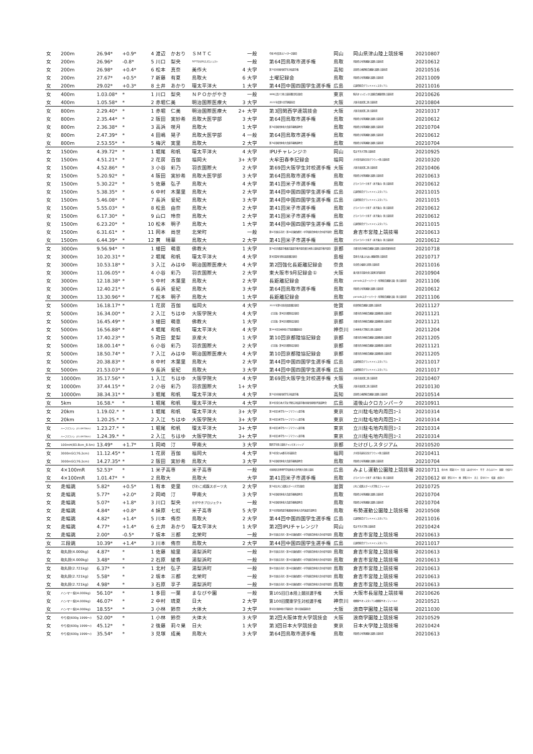| 女 | 200m | 26.94* | +0.9* | 4 | 渡辺 かおり | ＳＭＴＣ | | 一般 | 令和3年度津山ナイター記録会 | 岡山 | 岡山県津山陸上競技場 | 20210807 | |
| 女 | 200m | 26.96* | -0.8* | 5 | 川口 梨央 | ＮＰＯかがやきプロジェクト | | 一般 | 第64回鳥取市選手権 | 鳥取 | 鳥取県立布勢運動公園陸上競技場 | 20210612 | |
| 女 | 200m | 26.98* | +0.4* | 6 | 松本 真奈 | 美作大 | 4 | 大学 | 第75回中国四国学生対校選手権 | 高知 | 高知県立春野総合運動公園陸上競技場 | 20210516 | |
| 女 | 200m | 27.67* | +0.5* | 7 | 新藤 有夏 | 鳥取大 | 6 | 大学 | 土曜記録会 | 鳥取 | 鳥取県立布勢運動公園陸上競技場 | 20211009 | |
| 女 | 200m | 29.02* | +0.3* | 8 | 土井 あかり | 環太平洋大 | 1 | 大学 | 第44回中国四国学生選手権 | 広島 | 広島県総合グランドメインスタジアム | 20211016 | |
| 女 | 400m | 1.03.08* | * | 1 | 川口 梨央 | ＮＰＯかがやき | | 一般 | WPA公認パラ陸上競技種目別記録会 | 東京 | 駒沢オリンピック公園総合運動場陸上競技場 | 20210626 | |
| 女 | 400m | 1.05.58* | * | 2 | 赤堀仁美 | 明治国際医療大 | 3 | 大学 | 2021年度第1回学連競技会 | 大阪 | 大阪市長居第二陸上競技場 | 20210804 | |
| 女 | 800m | 2.29.40* | * | 1 | 赤堀 仁美 | 明治国際医療大 | 2+ | 大学 | 第3回関西学連競技会 | 大阪 | 大阪市長居第二陸上競技場 | 20210317 | |
| 女 | 800m | 2.35.44* | * | 2 | 阪田 実紗希 | 鳥取大医学部 | 3 | 大学 | 第64回鳥取市選手権 | 鳥取 | 鳥取県立布勢運動公園陸上競技場 | 20210612 | |
| 女 | 800m | 2.36.38* | * | 3 | 高浜 咲月 | 鳥取大 | 1 | 大学 | 第76回国民体育大会選手最終選考会 | 鳥取 | 鳥取県立布勢運動公園陸上競技場 | 20210704 | |
| 女 | 800m | 2.47.39* | * | 4 | 田嶋 晃子 | 鳥取大医学部 | 4 | 一般 | 第64回鳥取市選手権 | 鳥取 | 鳥取県立布勢運動公園陸上競技場 | 20210612 | |
| 女 | 800m | 2.53.55* | * | 5 | 梅沢 実里 | 鳥取大 | 2 | 大学 | 第76回国民体育大会選手最終選考会 | 鳥取 | 鳥取県立布勢運動公園陸上競技場 | 20210704 | |
| 女 | 1500m | 4.39.72* | * | 1 | 堀尾 和帆 | 環太平洋大 | 4 | 大学 | IPUチャレンジ⑦ | 岡山 | 環太平洋大学陸上競技場 | 20210925 | |
| 女 | 1500m | 4.51.21* | * | 2 | 花房 百伽 | 福岡大 | 3+ | 大学 | 大牟田春季記録会 | 福岡 | 大牟田市延命記念グラウンド陸上競技場 | 20210320 | |
| 女 | 1500m | 4.52.86* | * | 3 | 小谷 彩乃 | 羽衣国際大 | 2 | 大学 | 第69回大阪学生対校選手権 | 大阪 | 大阪市長居第二陸上競技場 | 20210406 | |
| 女 | 1500m | 5.20.92* | * | 4 | 阪田 実紗希 | 鳥取大医学部 | 3 | 大学 | 第64回鳥取市選手権 | 鳥取 | 鳥取県立布勢運動公園陸上競技場 | 20210613 | |
| 女 | 1500m | 5.30.22* | * | 5 | 佐藤 弘子 | 鳥取大 | 4 | 大学 | 第41回米子市選手権 | 鳥取 | どらドラパーク米子（米子東山）陸上競技場 | 20210612 | |
| 女 | 1500m | 5.38.35* | * | 6 | 中村 木葉里 | 鳥取大 | 2 | 大学 | 第44回中国四国学生選手権 | 広島 | 広島県総合グランドメインスタジアム | 20211015 | |
| 女 | 1500m | 5.46.08* | * | 7 | 長浜 妥紀 | 鳥取大 | 3 | 大学 | 第44回中国四国学生選手権 | 広島 | 広島県総合グランドメインスタジアム | 20211015 | |
| 女 | 1500m | 5.55.03* | * | 8 | 松島 由奈 | 鳥取大 | 2 | 大学 | 第41回米子市選手権 | 鳥取 | どらドラパーク米子（米子東山）陸上競技場 | 20210612 | |
| 女 | 1500m | 6.17.30* | * | 9 | 山口 玲奈 | 鳥取大 | 2 | 大学 | 第41回米子市選手権 | 鳥取 | どらドラパーク米子（米子東山）陸上競技場 | 20210612 | |
| 女 | 1500m | 6.23.20* | * | 10 | 松本 明子 | 鳥取大 | 1 | 大学 | 第44回中国四国学生選手権 | 広島 | 広島県総合グランドメインスタジアム | 20211015 | |
| 女 | 1500m | 6.31.61* | * | 11 | 岡本 尚世 | 北栄町 | | 一般 | 第67回倉吉市民・第26回東伯郡民・中学校総合体育大会中部予選会 | 鳥取 | 倉吉市営陸上競技場 | 20210613 | |
| 女 | 1500m | 6.44.39* | * | 12 | 黄 晴華 | 鳥取大 | 2 | 大学 | 第41回米子市選手権 | 鳥取 | どらドラパーク米子（米子東山）陸上競技場 | 20210612 | |
| 女 | 3000m | 9.56.94* | * | 1 | 植田 萌恵 | 佛教大 | 1 | 大学 | 第76回京都選手権兼近畿選手権予選会兼日本陸上競技選手権予選会 | 京都 | 京都市西京極総合運動公園陸上競技場兼球技場 | 20210718 | |
| 女 | 3000m | 10.20.31* | * | 2 | 堀尾 和帆 | 環太平洋大 | 4 | 大学 | 第3回雲南市陸協長距離記録会 | 島根 | 雲南市大東ふれあい運動場陸上競技場 | 20210717 | |
| 女 | 3000m | 10.53.18* | * | 3 | 入江 みはゆ | 明治国際医療大 | 4 | 大学 | 第2回強化長距離記録会 | 奈良 | 奈良県立橿原公苑陸上競技場 | 20211016 | |
| 女 | 3000m | 11.06.05* | * | 4 | 小谷 彩乃 | 羽衣国際大 | 2 | 大学 | 東大阪市9月記録会① | 大阪 | 東大阪市花園中央公園多目的競技場 | 20210904 | |
| 女 | 3000m | 12.18.38* | * | 5 | 中村 木葉里 | 鳥取大 | 2 | 大学 | 長距離記録会 | 鳥取 | yamadaスポーツパーク（布勢総合運動公園）陸上競技場 | 20211106 | |
| 女 | 3000m | 12.40.21* | * | 6 | 長浜 妥紀 | 鳥取大 | 3 | 大学 | 第64回鳥取市選手権 | 鳥取 | 鳥取県立布勢運動公園陸上競技場 | 20210612 | |
| 女 | 3000m | 13.30.96* | * | 7 | 松本 明子 | 鳥取大 | 1 | 大学 | 長距離記録会 | 鳥取 | yamadaスポーツパーク（布勢総合運動公園）陸上競技場 | 20211106 | |
| 女 | 5000m | 16.18.17* | * | 1 | 花房 百伽 | 福岡大 | 4 | 大学 | 2021年第5回佐賀長距離記録会 | 佐賀 | 佐賀県総合運動公園陸上競技場 | 20211127 | |
| 女 | 5000m | 16.34.00* | * | 2 | 入江 ちはゆ | 大阪学院大 | 4 | 大学 | （訂正版）第9回京都陸協記録会 | 京都 | 京都市西京極総合運動公園補助陸上競技場 | 20211121 | |
| 女 | 5000m | 16.45.49* | * | 3 | 植田 萌恵 | 佛教大 | 1 | 大学 | （訂正版）第9回京都陸協記録会 | 京都 | 京都市西京極総合運動公園補助陸上競技場 | 20211121 | |
| 女 | 5000m | 16.56.88* | * | 4 | 堀尾 和帆 | 環太平洋大 | 4 | 大学 | 第293回日本体育大学長距離競技会 | 神奈川 | 日本体育大学健志台陸上競技場 | 20211204 | |
| 女 | 5000m | 17.40.23* | * | 5 | 政田 愛梨 | 京産大 | 1 | 大学 | 第10回京都陸協記録会 | 京都 | 京都市西京極総合運動公園補助陸上競技場 | 20211205 | |
| 女 | 5000m | 18.00.14* | * | 6 | 小谷 彩乃 | 羽衣国際大 | 2 | 大学 | （訂正版）第9回京都陸協記録会 | 京都 | 京都市西京極総合運動公園補助陸上競技場 | 20211121 | |
| 女 | 5000m | 18.50.74* | * | 7 | 入江 みはゆ | 明治国際医療大 | 4 | 大学 | 第10回京都陸協記録会 | 京都 | 京都市西京極総合運動公園補助陸上競技場 | 20211205 | |
| 女 | 5000m | 20.38.83* | * | 8 | 中村 木葉里 | 鳥取大 | 2 | 大学 | 第44回中国四国学生選手権 | 広島 | 広島県総合グランドメインスタジアム | 20211017 | |
| 女 | 5000m | 21.53.03* | * | 9 | 長浜 妥紀 | 鳥取大 | 3 | 大学 | 第44回中国四国学生選手権 | 広島 | 広島県総合グランドメインスタジアム | 20211017 | |
| 女 | 10000m | 35.17.56* | * | 1 | 入江 ちはゆ | 大阪学院大 | 4 | 大学 | 第69回大阪学生対校選手権 | 大阪 | 大阪市長居第二陸上競技場 | 20210407 | |
| 女 | 10000m | 37.44.15* | * | 2 | 小谷 彩乃 | 羽衣国際大 | 1+ | 大学 | | 大阪 | 大阪市長居第二陸上競技場 | 20210130 | |
| 女 | 10000m | 38.34.31* | * | 3 | 堀尾 和帆 | 環太平洋大 | 4 | 大学 | 第75回中国四国学生対校選手権 | 高知 | 高知県立春野総合運動公園陸上競技場 | 20210514 | |
| 女 | 5km | 16.58.* | * | 1 | 堀尾 和帆 | 環太平洋大 | 4 | 大学 | 第39回全日本大学女子駅伝対校選手権中国四国地区代表選考会 | 広島 | 道後山クロカンパーク | 20210911 | |
| 女 | 20km | 1.19.02.* | * | 1 | 堀尾 和帆 | 環太平洋大 | 3+ | 大学 | 第24回日本学生ハーフマラソン選手権 | 東京 | 立川駐屯地内周回ｺｰｽ | 20210314 | |
| 女 | 20km | 1.20.25.* | * | 2 | 入江 ちはゆ | 大阪学院大 | 3+ | 大学 | 第24回日本学生ハーフマラソン選手権 | 東京 | 立川駐屯地内周回ｺｰｽ | 20210314 | |
| 女 | ハーフマラソン（21.0975km） | 1.23.27.* | * | 1 | 堀尾 和帆 | 環太平洋大 | 3+ | 大学 | 第24回日本学生ハーフマラソン選手権 | 東京 | 立川駐屯地内周回ｺｰｽ | 20210314 | |
| 女 | ハーフマラソン（21.0975km） | 1.24.39.* | * | 2 | 入江 ちはゆ | 大阪学院大 | 3+ | 大学 | 第24回日本学生ハーフマラソン選手権 | 東京 | 立川駐屯地内周回ｺｰｽ | 20210314 | |
| 女 | 100mH(83.8cm_8.5m) | 13.49* | +1.7* | 1 | 岡崎 汀 | 甲南大 | 3 | 大学 | 関西学生陸上競技チャンピオンシップ | 京都 | たけびしスタジアム | 20210520 | |
| 女 | 3000mSC(76.2cm) | 11.12.45* | * | 1 | 花房 百伽 | 福岡大 | 4 | 大学 | 第74回全九州都市対抗競技会 | 福岡 | 大牟田市延命記念グラウンド陸上競技場 | 20210411 | |
| 女 | 3000mSC(76.2cm) | 14.27.35* | * | 2 | 阪田 実紗希 | 鳥取大 | 3 | 大学 | 第76回国民体育大会選手最終選考会 | 鳥取 | 鳥取県立布勢運動公園陸上競技場 | 20210704 | |
| 女 | 4×100mR | 52.53* | * | 1 | 米子高専 | 米子高専 | | 一般 | 中国地区高専専門学校体育大会代替大会陸上競技 | 広島 | みよし運動公園陸上競技場 | 20210711 | 佐々木 陽菜(1)⇒ 矢田 ほのか(4)⇒ 竹下 みらん(2)⇒ 妹原 七虹(5) |
| 女 | 4×100mR | 1.01.47* | * | 2 | 鳥取大 | 鳥取大 | | 大学 | 第41回米子市選手権 | 鳥取 | どらドラパーク米子（米子東山）陸上競技場 | 20210612 | 紙浦 愛佳(3)⇒ 林 夏希(3)⇒ 井上 奈々(2)⇒ 松島 由奈(2) |
| 女 | 走幅跳 | 5.82* | +0.5* | 1 | 有本 吏里 | びわこ成蹊スポーツ大 | 2 | 大学 | 第74回びわこ成蹊スポーツ大学記録会 | 滋賀 | びわこ成蹊スポーツ大学陸上フィールド | 20210725 | |
| 女 | 走幅跳 | 5.77* | +2.0* | 2 | 岡崎 汀 | 甲南大 | 3 | 大学 | 第76回国民体育大会選手最終選考会 | 鳥取 | 鳥取県立布勢運動公園陸上競技場 | 20210704 | |
| 女 | 走幅跳 | 5.07* | +1.8* | 3 | 川口 梨央 | かがやきプロジェクト | | 一般 | 第76回国民体育大会選手最終選考会 | 鳥取 | 鳥取県立布勢運動公園陸上競技場 | 20210704 | |
| 女 | 走幅跳 | 4.84* | +0.8* | 4 | 妹原 七虹 | 米子高専 | 5 | 大学 | 第75回鳥取県選手権兼国民体育大会代表選手選考会 | 鳥取 | 布勢運動公園陸上競技場 | 20210508 | |
| 女 | 走幅跳 | 4.82* | +1.4* | 5 | 川本 侑奈 | 鳥取大 | 2 | 大学 | 第44回中国四国学生選手権 | 広島 | 広島県総合グランドメインスタジアム | 20211016 | |
| 女 | 走幅跳 | 4.77* | +1.4* | 6 | 土井 あかり | 環太平洋大 | 1 | 大学 | 第2回IPUチャレンジ? | 岡山 | 環太平洋大学陸上競技場 | 20210424 | |
| 女 | 走幅跳 | 2.00* | -0.5* | 7 | 坂本 三都 | 北栄町 | | 一般 | 第67回倉吉市民・第26回東伯郡民・中学校総合体育大会中部予選会 | 鳥取 | 倉吉市営陸上競技場 | 20210613 | |
| 女 | 三段跳 | 10.39* | +1.4* | 3 | 川本 侑奈 | 鳥取大 | 2 | 大学 | 第44回中国四国学生選手権 | 広島 | 広島県総合グランドメインスタジアム | 20211017 | |
| 女 | 砲丸投(4.000kg) | 4.87* | * | 1 | 佐藤 絵里 | 湯梨浜町 | | 一般 | 第67回倉吉市民・第26回東伯郡民・中学校総合体育大会中部予選会 | 鳥取 | 倉吉市営陸上競技場 | 20210613 | |
| 女 | 砲丸投(4.000kg) | 3.48* | * | 2 | 石原 綾香 | 湯梨浜町 | | 一般 | 第67回倉吉市民・第26回東伯郡民・中学校総合体育大会中部予選会 | 鳥取 | 倉吉市営陸上競技場 | 20210613 | |
| 女 | 砲丸投(2.721kg) | 6.37* | * | 1 | 北村 弘子 | 湯梨浜町 | | 一般 | 第67回倉吉市民・第26回東伯郡民・中学校総合体育大会中部予選会 | 鳥取 | 倉吉市営陸上競技場 | 20210613 | |
| 女 | 砲丸投(2.721kg) | 5.58* | * | 2 | 坂本 三都 | 北栄町 | | 一般 | 第67回倉吉市民・第26回東伯郡民・中学校総合体育大会中部予選会 | 鳥取 | 倉吉市営陸上競技場 | 20210613 | |
| 女 | 砲丸投(2.721kg) | 4.98* | * | 3 | 石原 享子 | 湯梨浜町 | | 一般 | 第67回倉吉市民・第26回東伯郡民・中学校総合体育大会中部予選会 | 鳥取 | 倉吉市営陸上競技場 | 20210613 | |
| 女 | ハンマー投(4.000kg) | 56.10* | * | 1 | 多田 一葉 | まなびや園 | | 一般 | 第105回日本陸上競技選手権 | 大阪 | 大阪市長居陸上競技場 | 20210626 | |
| 女 | ハンマー投(4.000kg) | 46.07* | * | 2 | 中村 琉夏 | 日大 | 2 | 大学 | 第100回関東学生対校選手権 | 神奈川 | 相模原ギオンスタジアム相模原ギオンフィールド | 20210521 | |
| 女 | ハンマー投(4.000kg) | 18.55* | * | 3 | 小林 鈴奈 | 大体大 | 3 | 大学 | 第5回大阪体育大学競技会・第1回混成競技会 | 大阪 | 浪商学園陸上競技場 | 20211030 | |
| 女 | やり投(600g 1999～) | 52.00* | * | 1 | 小林 鈴奈 | 大体大 | 3 | 大学 | 第2回大阪体育大学競技会 | 大阪 | 浪商学園陸上競技場 | 20210529 | |
| 女 | やり投(600g 1999～) | 45.12* | * | 2 | 後藤 莉々果 | 日大 | 1 | 大学 | 第3回日本大学競技会 | 東京 | 日本大学陸上競技場 | 20210424 | |
| 女 | やり投(600g 1999～) | 35.54* | * | 3 | 見塚 成美 | 鳥取大 | 3 | 大学 | 第64回鳥取市選手権 | 鳥取 | 鳥取県立布勢運動公園陸上競技場 | 20210613 | |